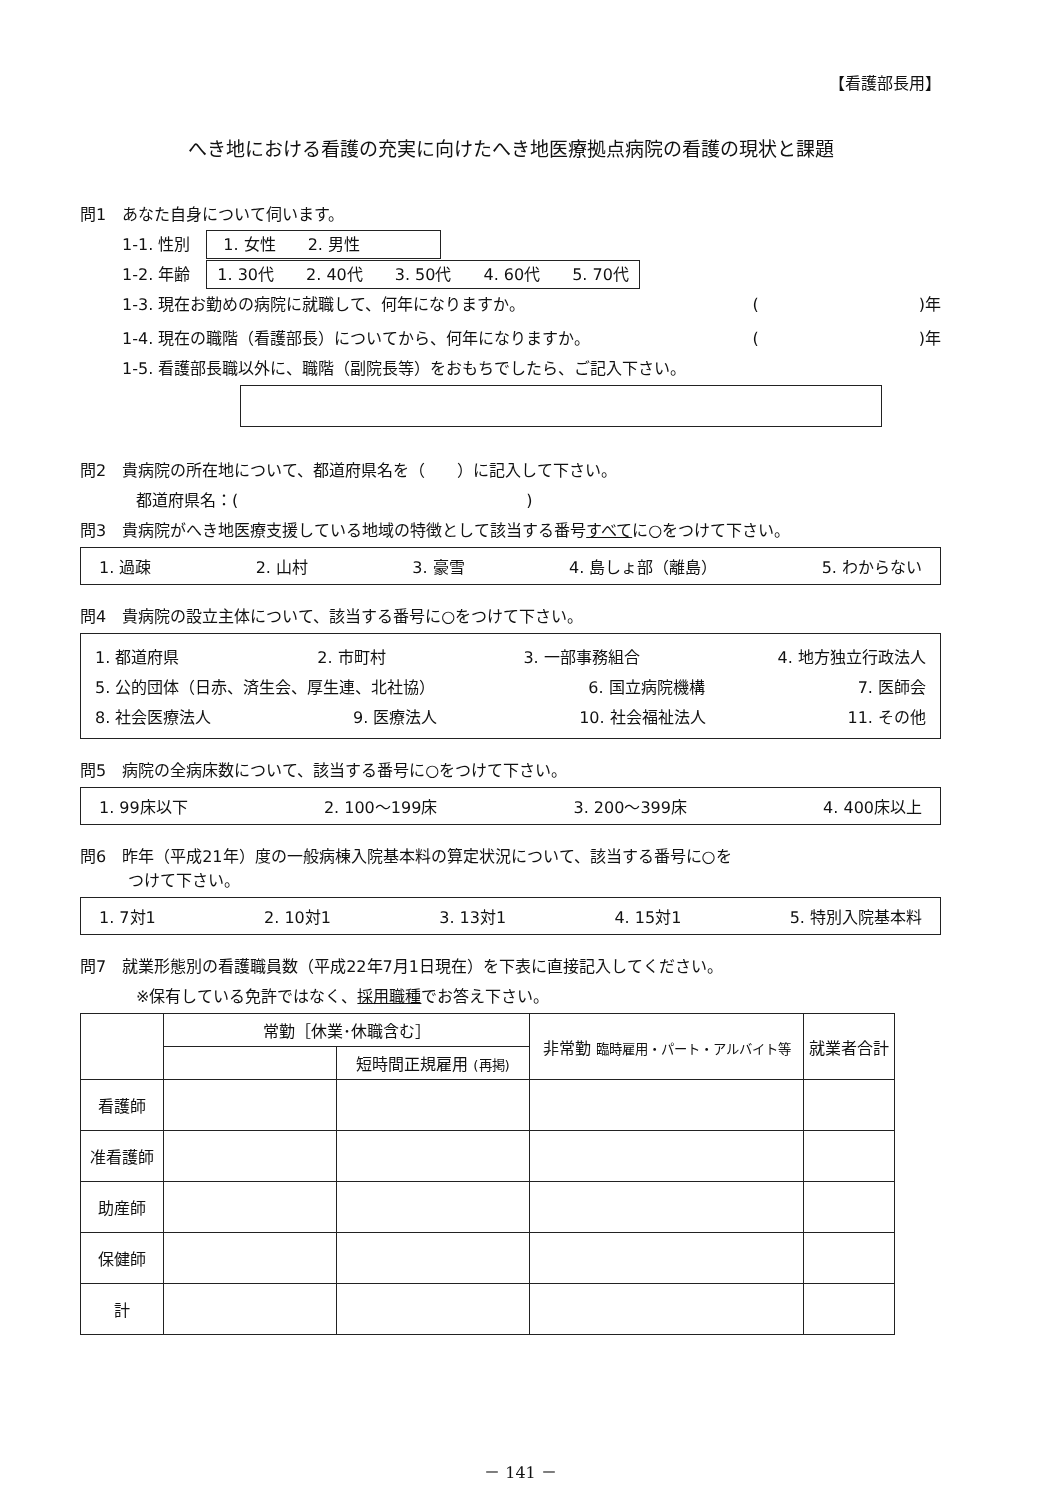【看護部長用】
へき地における看護の充実に向けたへき地医療拠点病院の看護の現状と課題
問1　あなた自身について伺います。
1-1. 性別　1. 女性　　2. 男性
1-2. 年齢　1. 30代　　2. 40代　　3. 50代　　4. 60代　　5. 70代
1-3. 現在お勤めの病院に就職して、何年になりますか。 (　　　　　　　　　　)年
1-4. 現在の職階（看護部長）についてから、何年になりますか。 (　　　　　　　　　　)年
1-5. 看護部長職以外に、職階（副院長等）をおもちでしたら、ご記入下さい。
問2　貴病院の所在地について、都道府県名を（　　）に記入して下さい。
都道府県名：(　　　　　　　　　　　　　　　　　　)
問3　貴病院がへき地医療支援している地域の特徴として該当する番号すべてに○をつけて下さい。
1. 過疎 2. 山村 3. 豪雪 4. 島しょ部（離島） 5. わからない
問4　貴病院の設立主体について、該当する番号に○をつけて下さい。
1. 都道府県 2. 市町村 3. 一部事務組合 4. 地方独立行政法人
5. 公的団体（日赤、済生会、厚生連、北社協） 6. 国立病院機構 7. 医師会
8. 社会医療法人 9. 医療法人 10. 社会福祉法人 11. その他
問5　病院の全病床数について、該当する番号に○をつけて下さい。
1. 99床以下 2. 100～199床 3. 200～399床 4. 400床以上
問6　昨年（平成21年）度の一般病棟入院基本料の算定状況について、該当する番号に○を
　　　つけて下さい。
1. 7対1 2. 10対1 3. 13対1 4. 15対1 5. 特別入院基本料
問7　就業形態別の看護職員数（平成22年7月1日現在）を下表に直接記入してください。
※保有している免許ではなく、採用職種でお答え下さい。
| | 常勤［休業･休職含む］ | | 非常勤 臨時雇用・パート・アルバイト等 | 就業者合計 |
| --- | --- | --- | --- | --- |
| | | 短時間正規雇用 (再掲) | | |
| 看護師 | | | | |
| 准看護師 | | | | |
| 助産師 | | | | |
| 保健師 | | | | |
| 計 | | | | |
－ 141 －